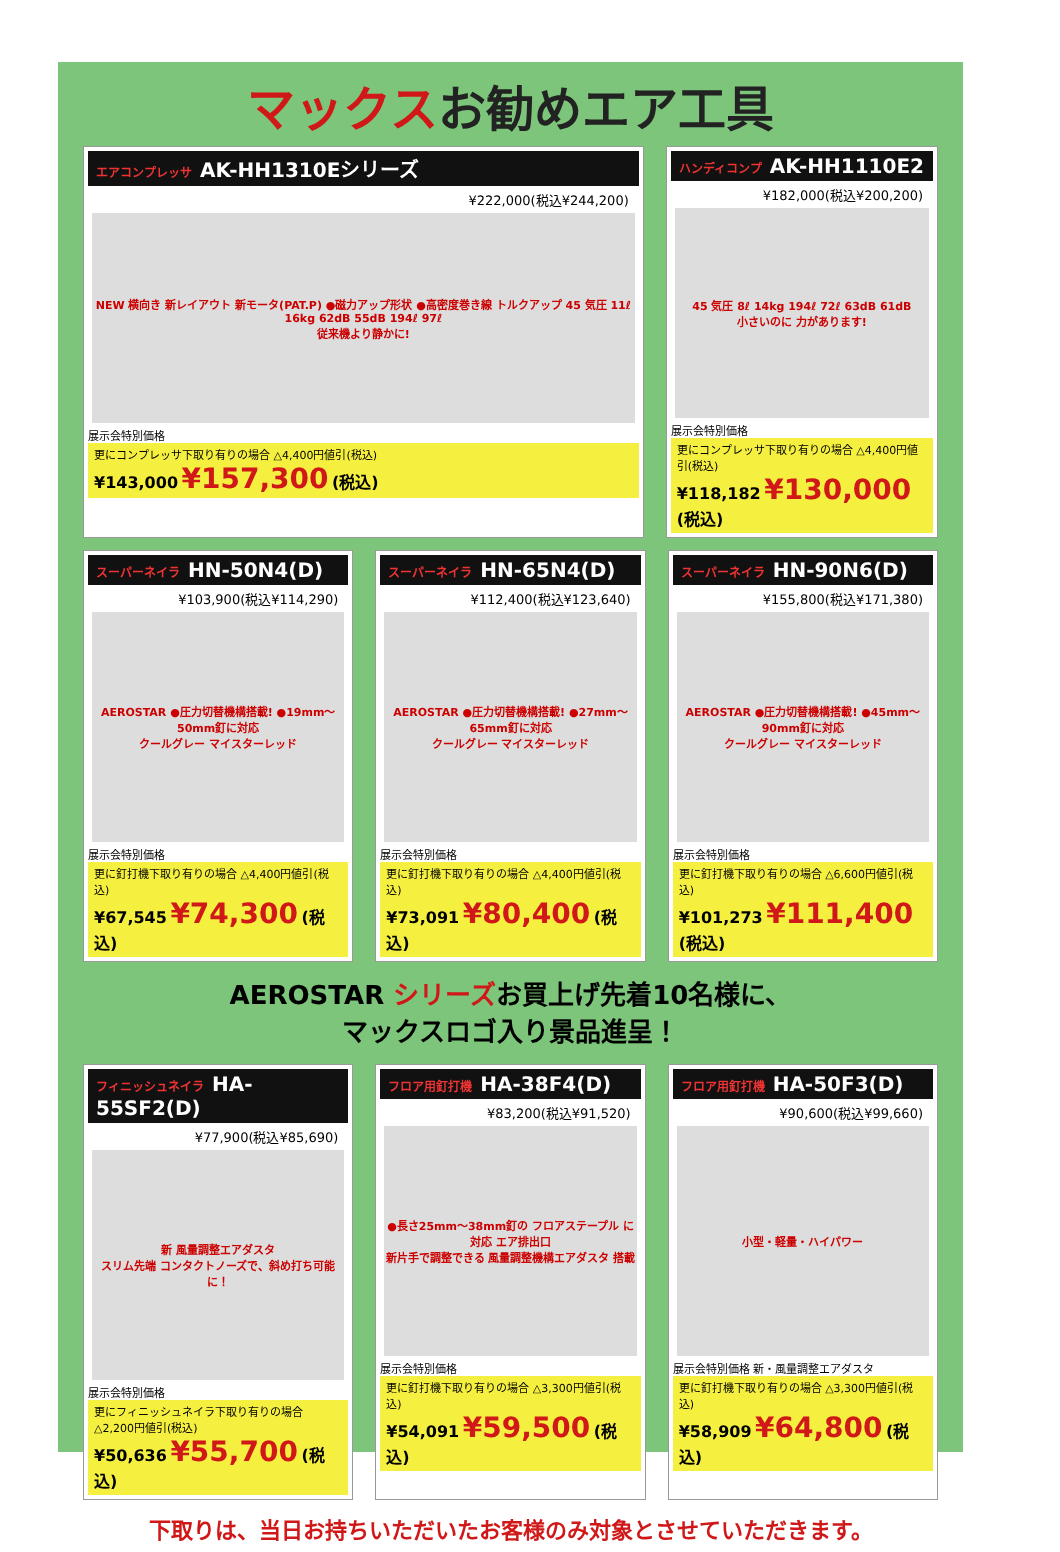マックスお勧めエア工具
エアコンプレッサ AK-HH1310Eシリーズ
¥222,000(税込¥244,200)
NEW 横向き 新レイアウト 新モータ(PAT.P) ●磁力アップ形状 ●高密度巻き線 トルクアップ 45 気圧 11ℓ 16kg 62dB 55dB 194ℓ 97ℓ
従来機より静かに!
展示会特別価格
更にコンプレッサ下取り有りの場合 △4,400円値引(税込)
¥143,000 ¥157,300 (税込)
ハンディコンプ AK-HH1110E2
¥182,000(税込¥200,200)
45 気圧 8ℓ 14kg 194ℓ 72ℓ 63dB 61dB
小さいのに 力があります!
展示会特別価格
更にコンプレッサ下取り有りの場合 △4,400円値引(税込)
¥118,182 ¥130,000 (税込)
スーパーネイラ HN-50N4(D)
¥103,900(税込¥114,290)
AEROSTAR ●圧力切替機構搭載! ●19mm～50mm釘に対応
クールグレー マイスターレッド
展示会特別価格
更に釘打機下取り有りの場合 △4,400円値引(税込)
¥67,545 ¥74,300 (税込)
スーパーネイラ HN-65N4(D)
¥112,400(税込¥123,640)
AEROSTAR ●圧力切替機構搭載! ●27mm～65mm釘に対応
クールグレー マイスターレッド
展示会特別価格
更に釘打機下取り有りの場合 △4,400円値引(税込)
¥73,091 ¥80,400 (税込)
スーパーネイラ HN-90N6(D)
¥155,800(税込¥171,380)
AEROSTAR ●圧力切替機構搭載! ●45mm～90mm釘に対応
クールグレー マイスターレッド
展示会特別価格
更に釘打機下取り有りの場合 △6,600円値引(税込)
¥101,273 ¥111,400 (税込)
AEROSTAR シリーズお買上げ先着10名様に、
マックスロゴ入り景品進呈！
フィニッシュネイラ HA-55SF2(D)
¥77,900(税込¥85,690)
新 風量調整エアダスタ
スリム先端 コンタクトノーズで、斜め打ち可能に！
展示会特別価格
更にフィニッシュネイラ下取り有りの場合 △2,200円値引(税込)
¥50,636 ¥55,700 (税込)
フロア用釘打機 HA-38F4(D)
¥83,200(税込¥91,520)
●長さ25mm～38mm釘の フロアステープル に対応 エア排出口
新片手で調整できる 風量調整機構エアダスタ 搭載
展示会特別価格
更に釘打機下取り有りの場合 △3,300円値引(税込)
¥54,091 ¥59,500 (税込)
フロア用釘打機 HA-50F3(D)
¥90,600(税込¥99,660)
小型・軽量・ハイパワー
展示会特別価格 新・風量調整エアダスタ
更に釘打機下取り有りの場合 △3,300円値引(税込)
¥58,909 ¥64,800 (税込)
下取りは、当日お持ちいただいたお客様のみ対象とさせていただきます。